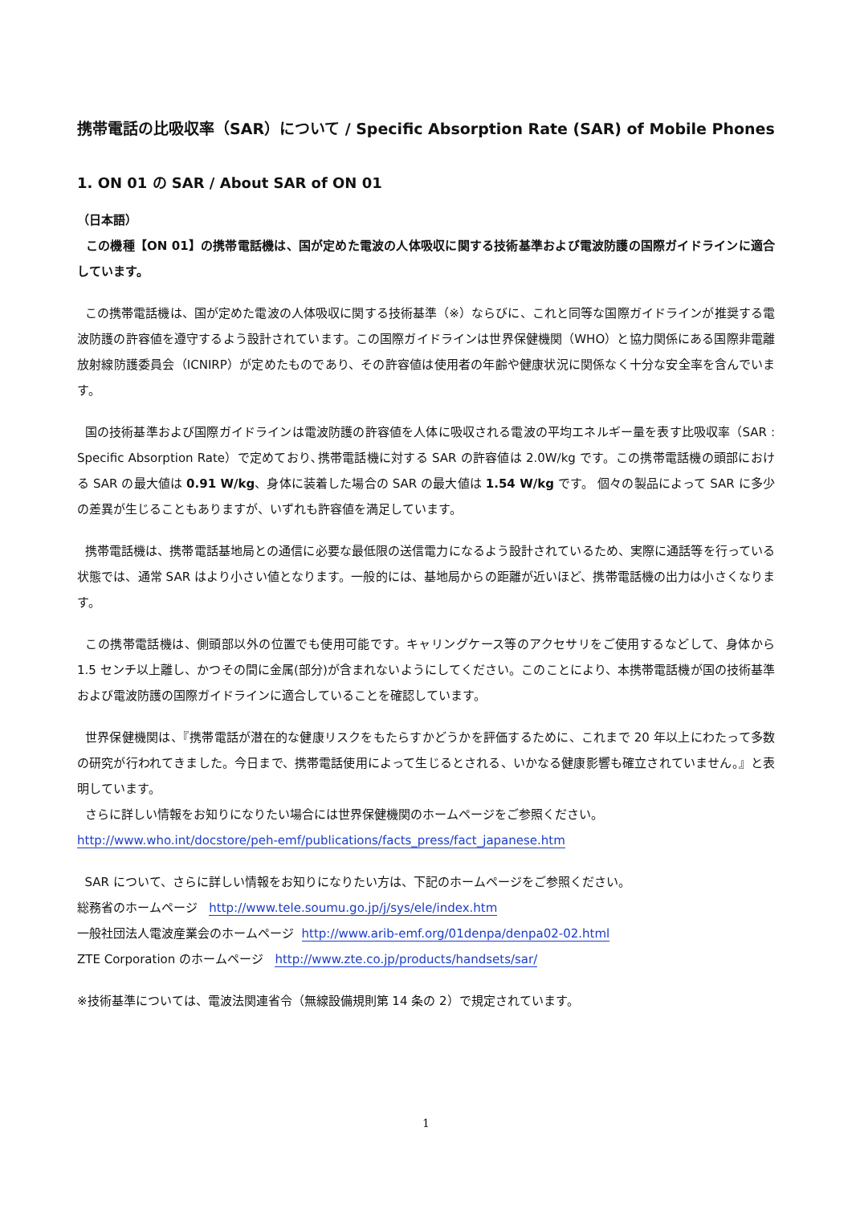携帯電話の比吸収率（SAR）について / Specific Absorption Rate (SAR) of Mobile Phones
1. ON 01 の SAR / About SAR of ON 01
（日本語）
この機種【ON 01】の携帯電話機は、国が定めた電波の人体吸収に関する技術基準および電波防護の国際ガイドラインに適合しています。
この携帯電話機は、国が定めた電波の人体吸収に関する技術基準（※）ならびに、これと同等な国際ガイドラインが推奨する電波防護の許容値を遵守するよう設計されています。この国際ガイドラインは世界保健機関（WHO）と協力関係にある国際非電離放射線防護委員会（ICNIRP）が定めたものであり、その許容値は使用者の年齢や健康状況に関係なく十分な安全率を含んでいます。
国の技術基準および国際ガイドラインは電波防護の許容値を人体に吸収される電波の平均エネルギー量を表す比吸収率（SAR : Specific Absorption Rate）で定めており､携帯電話機に対する SAR の許容値は 2.0W/kg です。この携帯電話機の頭部における SAR の最大値は 0.91 W/kg、身体に装着した場合の SAR の最大値は 1.54 W/kg です。 個々の製品によって SAR に多少の差異が生じることもありますが、いずれも許容値を満足しています。
携帯電話機は、携帯電話基地局との通信に必要な最低限の送信電力になるよう設計されているため、実際に通話等を行っている状態では、通常 SAR はより小さい値となります。一般的には、基地局からの距離が近いほど、携帯電話機の出力は小さくなります。
この携帯電話機は、側頭部以外の位置でも使用可能です。キャリングケース等のアクセサリをご使用するなどして、身体から 1.5 センチ以上離し、かつその間に金属(部分)が含まれないようにしてください。このことにより、本携帯電話機が国の技術基準および電波防護の国際ガイドラインに適合していることを確認しています。
世界保健機関は、『携帯電話が潜在的な健康リスクをもたらすかどうかを評価するために、これまで 20 年以上にわたって多数の研究が行われてきました。今日まで、携帯電話使用によって生じるとされる、いかなる健康影響も確立されていません。』と表明しています。
さらに詳しい情報をお知りになりたい場合には世界保健機関のホームページをご参照ください。
http://www.who.int/docstore/peh-emf/publications/facts_press/fact_japanese.htm
SAR について、さらに詳しい情報をお知りになりたい方は、下記のホームページをご参照ください。
総務省のホームページ http://www.tele.soumu.go.jp/j/sys/ele/index.htm
一般社団法人電波産業会のホームページ http://www.arib-emf.org/01denpa/denpa02-02.html
ZTE Corporation のホームページ http://www.zte.co.jp/products/handsets/sar/
※技術基準については、電波法関連省令（無線設備規則第 14 条の 2）で規定されています。
1